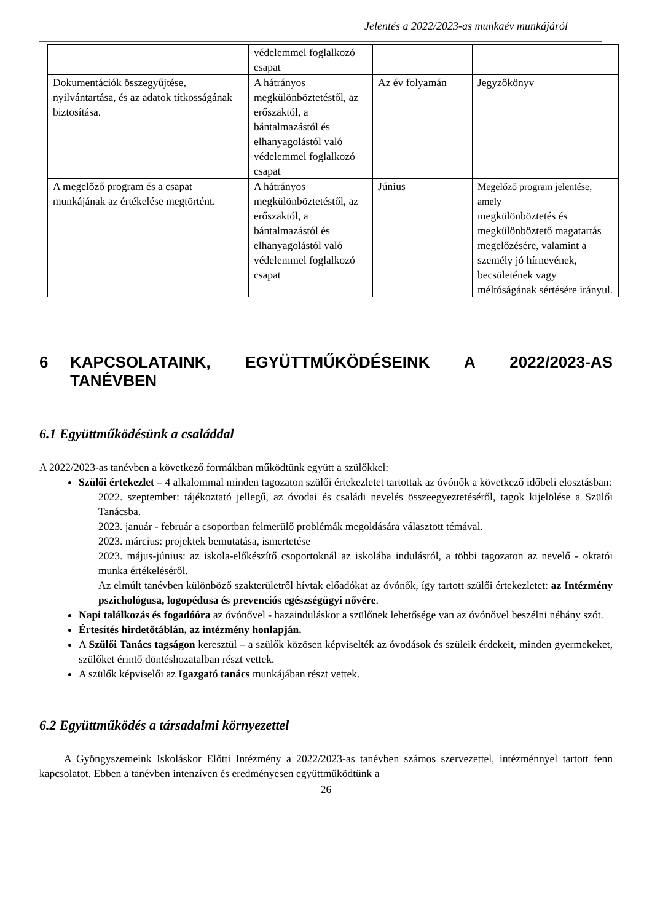Jelentés a 2022/2023-as munkaév munkájáról
| | védelemmel foglalkozó csapat | | |
| Dokumentációk összegyűjtése, nyilvántartása, és az adatok titkosságának biztosítása. | A hátrányos megkülönböztetéstől, az erőszaktól, a bántalmazástól és elhanyagolástól való védelemmel foglalkozó csapat | Az év folyamán | Jegyzőkönyv |
| A megelőző program és a csapat munkájának az értékelése megtörtént. | A hátrányos megkülönböztetéstől, az erőszaktól, a bántalmazástól és elhanyagolástól való védelemmel foglalkozó csapat | Június | Megelőző program jelentése, amely megkülönböztetés és megkülönböztető magatartás megelőzésére, valamint a személy jó hírnevének, becsületének vagy méltóságának sértésére irányul. |
6 KAPCSOLATAINK, EGYÜTTMŰKÖDÉSEINK A 2022/2023-AS TANÉVBEN
6.1 Együttműködésünk a családdal
A 2022/2023-as tanévben a következő formákban működtünk együtt a szülőkkel:
Szülői értekezlet – 4 alkalommal minden tagozaton szülői értekezletet tartottak az óvónők a következő időbeli elosztásban:
2022. szeptember: tájékoztató jellegű, az óvodai és családi nevelés összeegyeztetéséről, tagok kijelölése a Szülői Tanácsba.
2023. január - február a csoportban felmerülő problémák megoldására választott témával.
2023. március: projektek bemutatása, ismertetése
2023. május-június: az iskola-előkészítő csoportoknál az iskolába indulásról, a többi tagozaton az nevelő - oktatói munka értékeléséről.
Az elmúlt tanévben különböző szakterületről hívtak előadókat az óvónők, így tartott szülői értekezletet: az Intézmény pszichológusa, logopédusa és prevenciós egészségügyi nővére.
Napi találkozás és fogadóóra az óvónővel - hazainduláskor a szülőnek lehetősége van az óvónővel beszélni néhány szót.
Értesítés hirdetőtáblán, az intézmény honlapján.
A Szülői Tanács tagságon keresztül – a szülők közösen képviselték az óvodások és szüleik érdekeit, minden gyermekeket, szülőket érintő döntéshozatalban részt vettek.
A szülők képviselői az Igazgató tanács munkájában részt vettek.
6.2 Együttműködés a társadalmi környezettel
A Gyöngyszemeink Iskoláskor Előtti Intézmény a 2022/2023-as tanévben számos szervezettel, intézménnyel tartott fenn kapcsolatot. Ebben a tanévben intenzíven és eredményesen együttműködtünk a
26